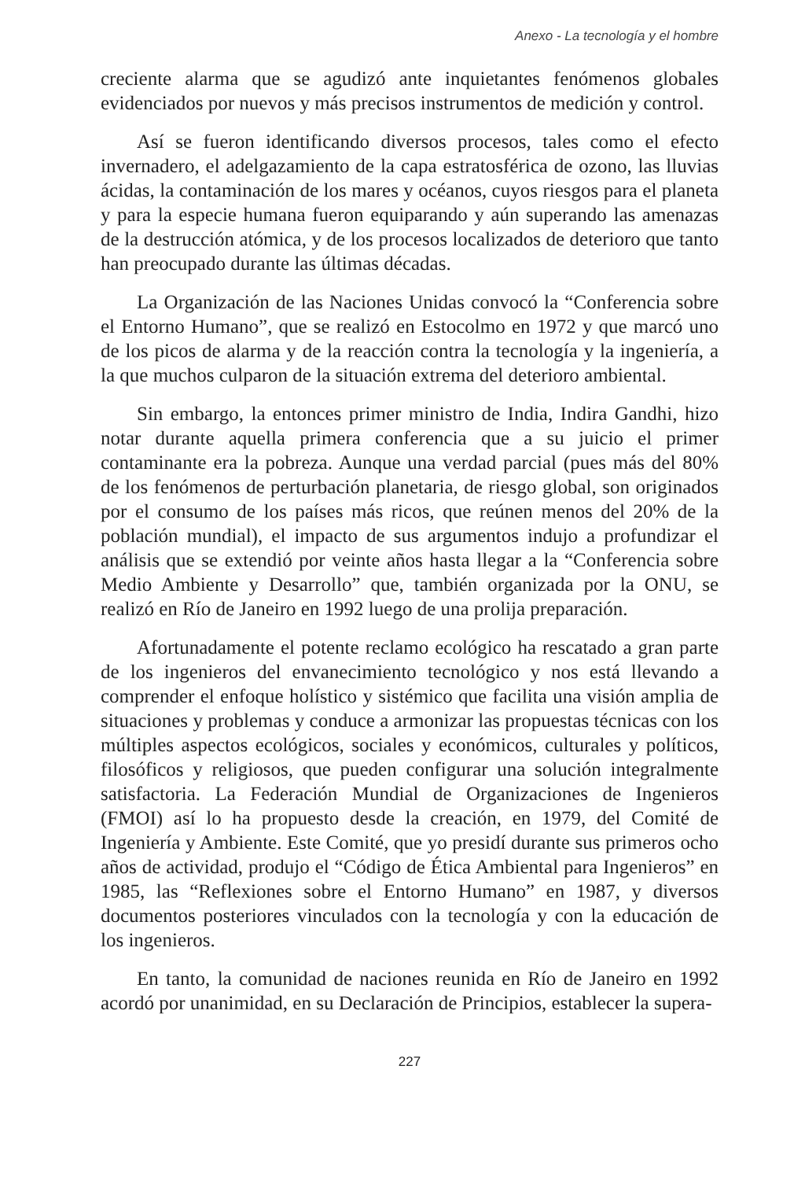Anexo - La tecnología y el hombre
creciente alarma que se agudizó ante inquietantes fenómenos globales evidenciados por nuevos y más precisos instrumentos de medición y control.
Así se fueron identificando diversos procesos, tales como el efecto invernadero, el adelgazamiento de la capa estratosférica de ozono, las lluvias ácidas, la contaminación de los mares y océanos, cuyos riesgos para el planeta y para la especie humana fueron equiparando y aún superando las amenazas de la destrucción atómica, y de los procesos localizados de deterioro que tanto han preocupado durante las últimas décadas.
La Organización de las Naciones Unidas convocó la “Conferencia sobre el Entorno Humano”, que se realizó en Estocolmo en 1972 y que marcó uno de los picos de alarma y de la reacción contra la tecnología y la ingeniería, a la que muchos culparon de la situación extrema del deterioro ambiental.
Sin embargo, la entonces primer ministro de India, Indira Gandhi, hizo notar durante aquella primera conferencia que a su juicio el primer contaminante era la pobreza. Aunque una verdad parcial (pues más del 80% de los fenómenos de perturbación planetaria, de riesgo global, son originados por el consumo de los países más ricos, que reúnen menos del 20% de la población mundial), el impacto de sus argumentos indujo a profundizar el análisis que se extendió por veinte años hasta llegar a la “Conferencia sobre Medio Ambiente y Desarrollo” que, también organizada por la ONU, se realizó en Río de Janeiro en 1992 luego de una prolija preparación.
Afortunadamente el potente reclamo ecológico ha rescatado a gran parte de los ingenieros del envanecimiento tecnológico y nos está llevando a comprender el enfoque holístico y sistémico que facilita una visión amplia de situaciones y problemas y conduce a armonizar las propuestas técnicas con los múltiples aspectos ecológicos, sociales y económicos, culturales y políticos, filosóficos y religiosos, que pueden configurar una solución integralmente satisfactoria. La Federación Mundial de Organizaciones de Ingenieros (FMOI) así lo ha propuesto desde la creación, en 1979, del Comité de Ingeniería y Ambiente. Este Comité, que yo presidí durante sus primeros ocho años de actividad, produjo el “Código de Ética Ambiental para Ingenieros” en 1985, las “Reflexiones sobre el Entorno Humano” en 1987, y diversos documentos posteriores vinculados con la tecnología y con la educación de los ingenieros.
En tanto, la comunidad de naciones reunida en Río de Janeiro en 1992 acordó por unanimidad, en su Declaración de Principios, establecer la supera-
227